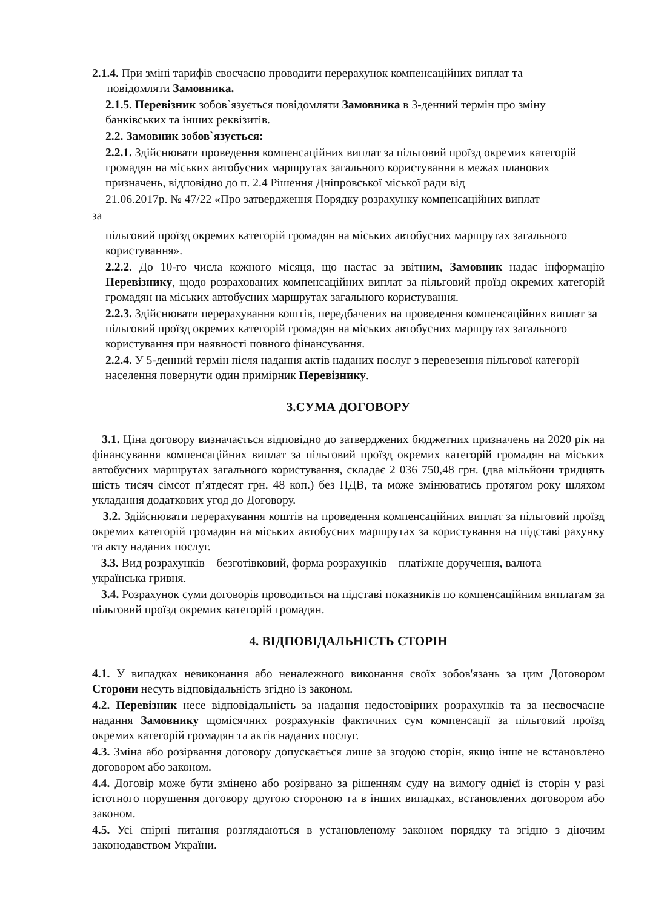2.1.4. При зміні тарифів своєчасно проводити перерахунок компенсаційних виплат та
повідомляти Замовника.
2.1.5. Перевізник зобов`язується повідомляти Замовника в 3-денний термін про зміну банківських та інших реквізитів.
2.2. Замовник зобов`язується:
2.2.1. Здійснювати проведення компенсаційних виплат за пільговий проїзд окремих категорій громадян на міських автобусних маршрутах загального користування в межах планових призначень, відповідно до п. 2.4 Рішення Дніпровської міської ради від
21.06.2017р. № 47/22 «Про затвердження Порядку розрахунку компенсаційних виплат
за
пільговий проїзд окремих категорій громадян на міських автобусних маршрутах загального користування».
2.2.2. До 10-го числа кожного місяця, що настає за звітним, Замовник надає інформацію Перевізнику, щодо розрахованих компенсаційних виплат за пільговий проїзд окремих категорій громадян на міських автобусних маршрутах загального користування.
2.2.3. Здійснювати перерахування коштів, передбачених на проведення компенсаційних виплат за пільговий проїзд окремих категорій громадян на міських автобусних маршрутах загального користування при наявності повного фінансування.
2.2.4. У 5-денний термін після надання актів наданих послуг з перевезення пільгової категорії населення повернути один примірник Перевізнику.
3.СУМА ДОГОВОРУ
3.1. Ціна договору визначається відповідно до затверджених бюджетних призначень на 2020 рік на фінансування компенсаційних виплат за пільговий проїзд окремих категорій громадян на міських автобусних маршрутах загального користування, складає 2 036 750,48 грн. (два мільйони тридцять шість тисяч сімсот п’ятдесят грн. 48 коп.) без ПДВ, та може змінюватись протягом року шляхом укладання додаткових угод до Договору.
3.2. Здійснювати перерахування коштів на проведення компенсаційних виплат за пільговий проїзд окремих категорій громадян на міських автобусних маршрутах за користування на підставі рахунку та акту наданих послуг.
3.3. Вид розрахунків – безготівковий, форма розрахунків – платіжне доручення, валюта – українська гривня.
3.4. Розрахунок суми договорів проводиться на підставі показників по компенсаційним виплатам за пільговий проїзд окремих категорій громадян.
4. ВІДПОВІДАЛЬНІСТЬ СТОРІН
4.1. У випадках невиконання або неналежного виконання своїх зобов'язань за цим Договором Сторони несуть відповідальність згідно із законом.
4.2. Перевізник несе відповідальність за надання недостовірних розрахунків та за несвоєчасне надання Замовнику щомісячних розрахунків фактичних сум компенсації за пільговий проїзд окремих категорій громадян та актів наданих послуг.
4.3. Зміна або розірвання договору допускається лише за згодою сторін, якщо інше не встановлено договором або законом.
4.4. Договір може бути змінено або розірвано за рішенням суду на вимогу однієї із сторін у разі істотного порушення договору другою стороною та в інших випадках, встановлених договором або законом.
4.5. Усі спірні питання розглядаються в установленому законом порядку та згідно з діючим законодавством України.